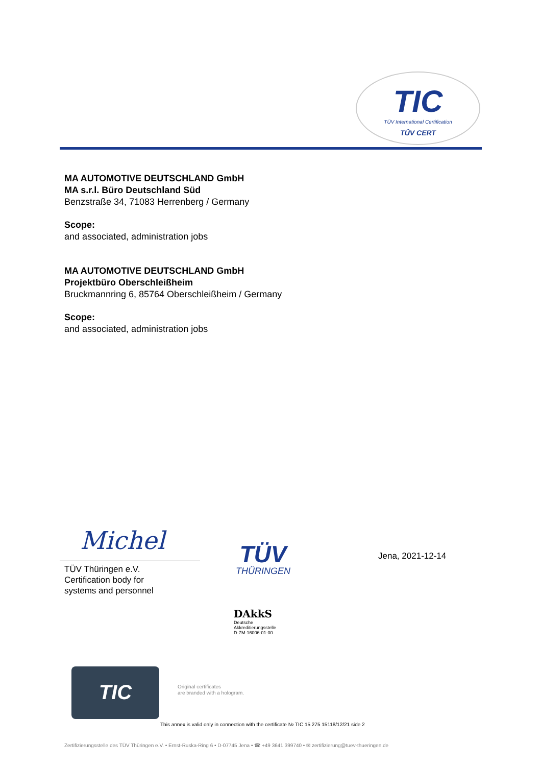TIC
TÜV International Certification
TÜV CERT
MA AUTOMOTIVE DEUTSCHLAND GmbH
MA s.r.l. Büro Deutschland Süd
Benzstraße 34, 71083 Herrenberg / Germany
Scope:
and associated, administration jobs
MA AUTOMOTIVE DEUTSCHLAND GmbH
Projektbüro Oberschleißheim
Bruckmannring 6, 85764 Oberschleißheim / Germany
Scope:
and associated, administration jobs
Michel
TÜV Thüringen e.V.
Certification body for
systems and personnel
TÜV
THÜRINGEN
DAkkS
Deutsche
Akkreditierungsstelle
D-ZM-16006-01-00
Jena, 2021-12-14
TIC
Original certificates
are branded with a hologram.
This annex is valid only in connection with the certificate № TIC 15 275 15118/12/21 side 2
Zertifizierungsstelle des TÜV Thüringen e.V. • Ernst-Ruska-Ring 6 • D-07745 Jena • ☎ +49 3641 399740 • ✉ zertifizierung@tuev-thueringen.de